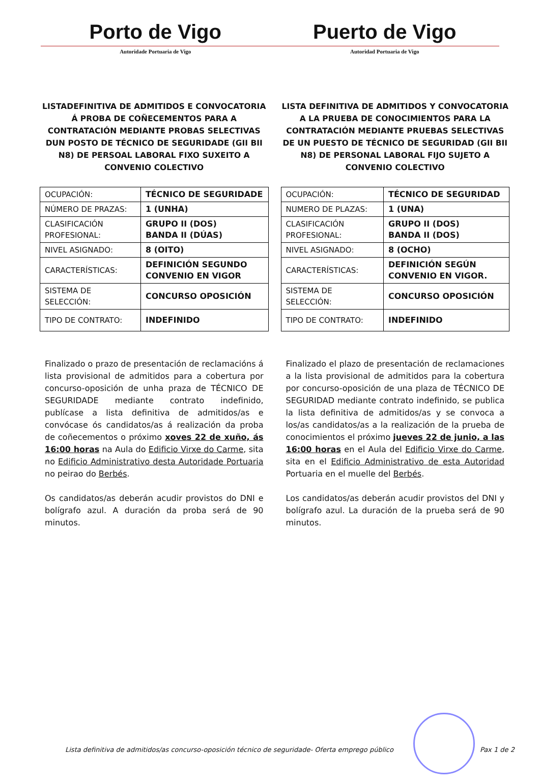Porto de Vigo Puerto de Vigo
Autoridade Portuaria de Vigo Autoridad Portuaria de Vigo
LISTADEFINITIVA DE ADMITIDOS E CONVOCATORIA Á PROBA DE COÑECEMENTOS PARA A CONTRATACIÓN MEDIANTE PROBAS SELECTIVAS DUN POSTO DE TÉCNICO DE SEGURIDADE (GII BII N8) DE PERSOAL LABORAL FIXO SUXEITO A CONVENIO COLECTIVO
| OCUPACIÓN: | TÉCNICO DE SEGURIDADE |
| NÚMERO DE PRAZAS: | 1 (UNHA) |
| CLASIFICACIÓN PROFESIONAL: | GRUPO II (DOS) BANDA II (DÚAS) |
| NIVEL ASIGNADO: | 8 (OITO) |
| CARACTERÍSTICAS: | DEFINICIÓN SEGUNDO CONVENIO EN VIGOR |
| SISTEMA DE SELECCIÓN: | CONCURSO OPOSICIÓN |
| TIPO DE CONTRATO: | INDEFINIDO |
Finalizado o prazo de presentación de reclamacións á lista provisional de admitidos para a cobertura por concurso-oposición de unha praza de TÉCNICO DE SEGURIDADE mediante contrato indefinido, publícase a lista definitiva de admitidos/as e convócase ós candidatos/as á realización da proba de coñecementos o próximo xoves 22 de xuño, ás 16:00 horas na Aula do Edificio Virxe do Carme, sita no Edificio Administrativo desta Autoridade Portuaria no peirao do Berbés.
Os candidatos/as deberán acudir provistos do DNI e bolígrafo azul. A duración da proba será de 90 minutos.
LISTA DEFINITIVA DE ADMITIDOS Y CONVOCATORIA A LA PRUEBA DE CONOCIMIENTOS PARA LA CONTRATACIÓN MEDIANTE PRUEBAS SELECTIVAS DE UN PUESTO DE TÉCNICO DE SEGURIDAD (GII BII N8) DE PERSONAL LABORAL FIJO SUJETO A CONVENIO COLECTIVO
| OCUPACIÓN: | TÉCNICO DE SEGURIDAD |
| NUMERO DE PLAZAS: | 1 (UNA) |
| CLASIFICACIÓN PROFESIONAL: | GRUPO II (DOS) BANDA II (DOS) |
| NIVEL ASIGNADO: | 8 (OCHO) |
| CARACTERÍSTICAS: | DEFINICIÓN SEGÚN CONVENIO EN VIGOR. |
| SISTEMA DE SELECCIÓN: | CONCURSO OPOSICIÓN |
| TIPO DE CONTRATO: | INDEFINIDO |
Finalizado el plazo de presentación de reclamaciones a la lista provisional de admitidos para la cobertura por concurso-oposición de una plaza de TÉCNICO DE SEGURIDAD mediante contrato indefinido, se publica la lista definitiva de admitidos/as y se convoca a los/as candidatos/as a la realización de la prueba de conocimientos el próximo jueves 22 de junio, a las 16:00 horas en el Aula del Edificio Virxe do Carme, sita en el Edificio Administrativo de esta Autoridad Portuaria en el muelle del Berbés.
Los candidatos/as deberán acudir provistos del DNI y bolígrafo azul. La duración de la prueba será de 90 minutos.
Lista definitiva de admitidos/as concurso-oposición técnico de seguridade- Oferta emprego público Pax 1 de 2